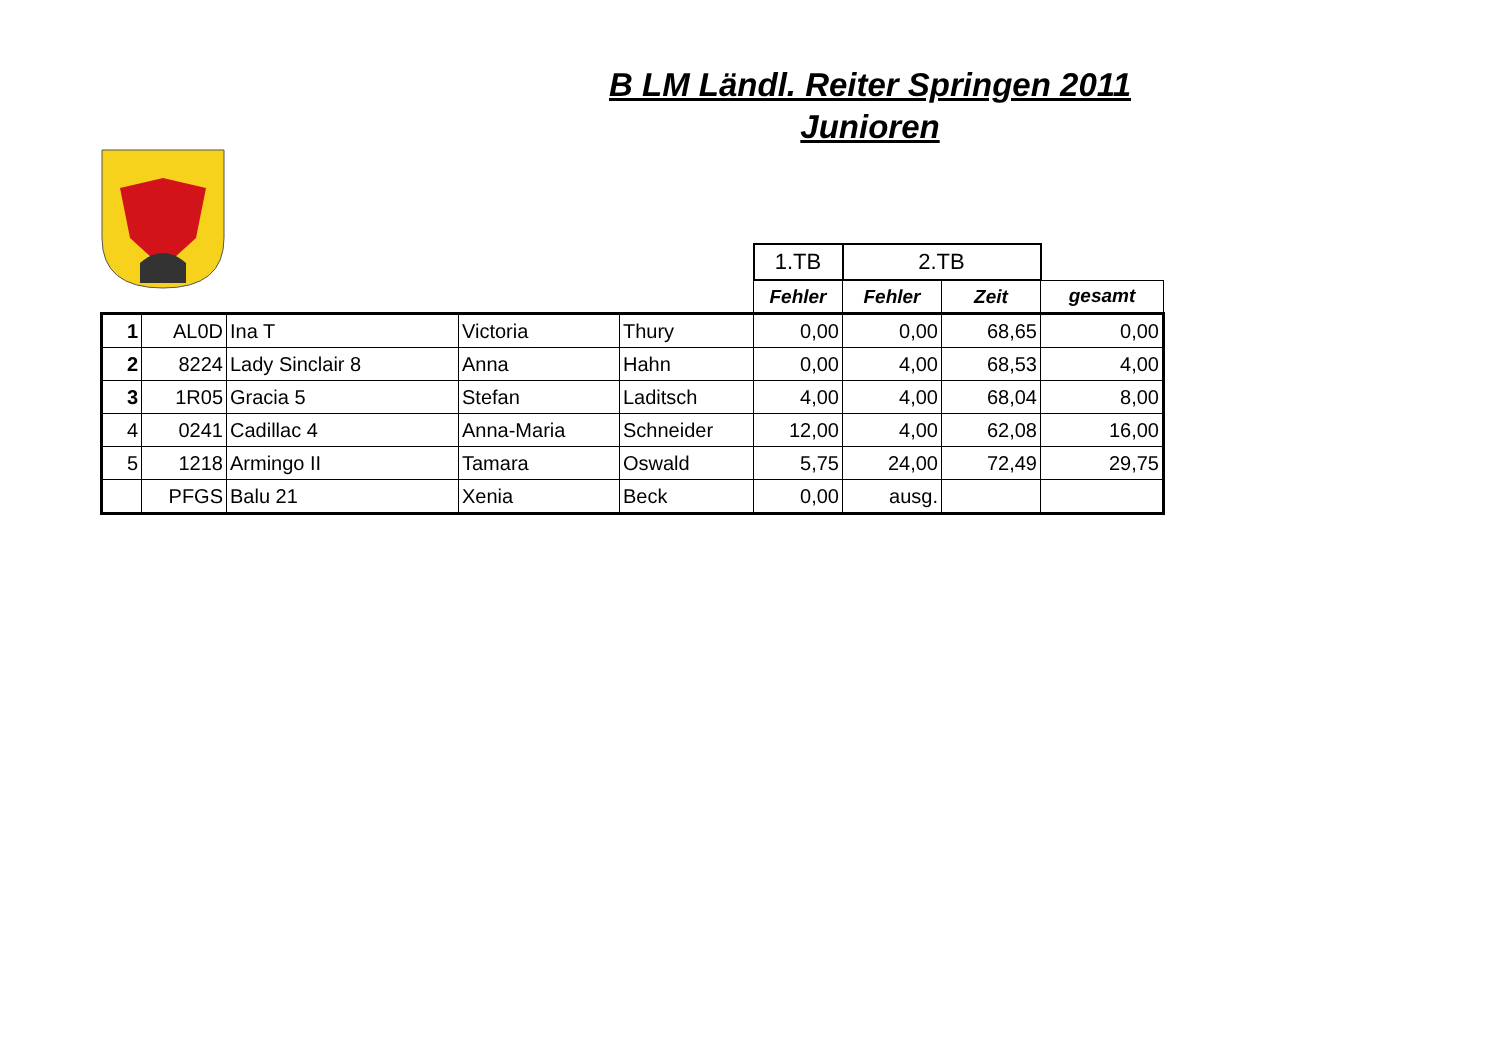B LM Ländl. Reiter Springen 2011
Junioren
| | | | | | 1.TB | 2.TB | | |
| | | | | | Fehler | Fehler | Zeit | gesamt |
| 1 | AL0D | Ina T | Victoria | Thury | 0,00 | 0,00 | 68,65 | 0,00 |
| 2 | 8224 | Lady Sinclair 8 | Anna | Hahn | 0,00 | 4,00 | 68,53 | 4,00 |
| 3 | 1R05 | Gracia 5 | Stefan | Laditsch | 4,00 | 4,00 | 68,04 | 8,00 |
| 4 | 0241 | Cadillac 4 | Anna-Maria | Schneider | 12,00 | 4,00 | 62,08 | 16,00 |
| 5 | 1218 | Armingo II | Tamara | Oswald | 5,75 | 24,00 | 72,49 | 29,75 |
| | PFGS | Balu 21 | Xenia | Beck | 0,00 | ausg. | | |